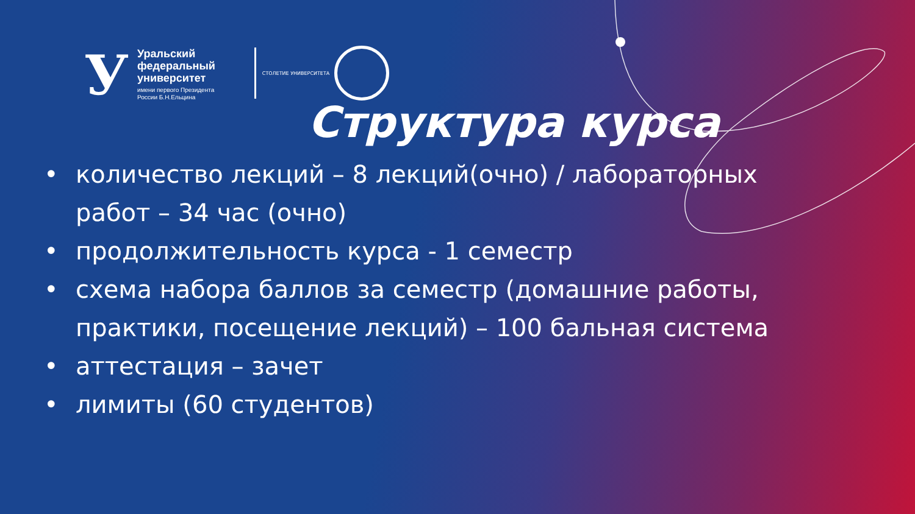У
Уральский
федеральный
университет
имени первого Президента
России Б.Н.Ельцина
СТОЛЕТИЕ УНИВЕРСИТЕТА
Структура курса
• количество лекций – 8 лекций(очно) / лабораторных работ – 34 час (очно)
• продолжительность курса - 1 семестр
• схема набора баллов за семестр (домашние работы, практики, посещение лекций) – 100 бальная система
• аттестация – зачет
• лимиты (60 студентов)